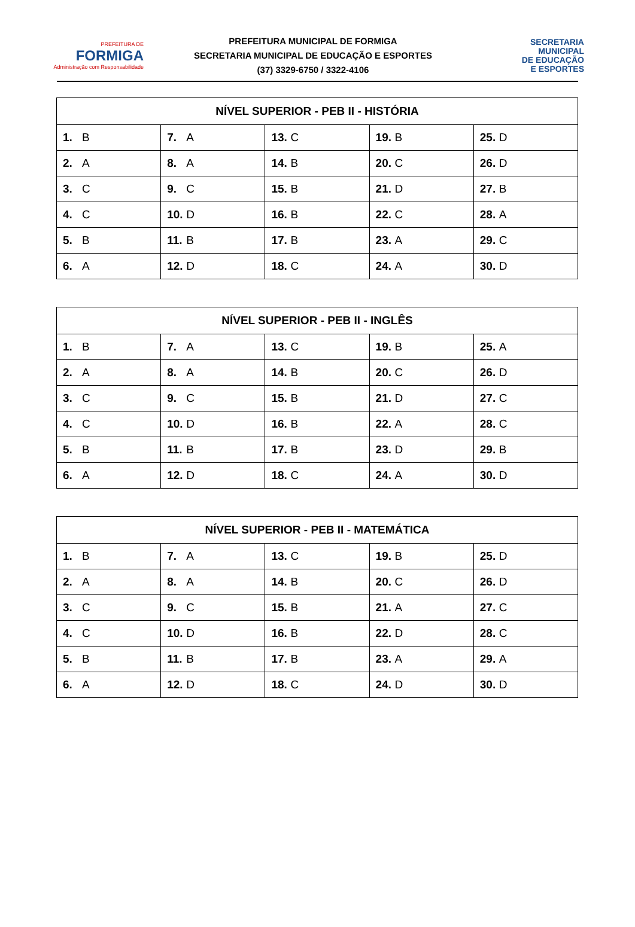PREFEITURA DE
FORMIGA
Administração com Responsabilidade
PREFEITURA MUNICIPAL DE FORMIGA
SECRETARIA MUNICIPAL DE EDUCAÇÃO E ESPORTES
(37) 3329-6750 / 3322-4106
SECRETARIA
MUNICIPAL
DE EDUCAÇÃO
E ESPORTES
| NÍVEL SUPERIOR - PEB II - HISTÓRIA | | | | |
| --- | --- | --- | --- | --- |
| 1. B | 7. A | 13. C | 19. B | 25. D |
| 2. A | 8. A | 14. B | 20. C | 26. D |
| 3. C | 9. C | 15. B | 21. D | 27. B |
| 4. C | 10. D | 16. B | 22. C | 28. A |
| 5. B | 11. B | 17. B | 23. A | 29. C |
| 6. A | 12. D | 18. C | 24. A | 30. D |
| NÍVEL SUPERIOR - PEB II - INGLÊS | | | | |
| --- | --- | --- | --- | --- |
| 1. B | 7. A | 13. C | 19. B | 25. A |
| 2. A | 8. A | 14. B | 20. C | 26. D |
| 3. C | 9. C | 15. B | 21. D | 27. C |
| 4. C | 10. D | 16. B | 22. A | 28. C |
| 5. B | 11. B | 17. B | 23. D | 29. B |
| 6. A | 12. D | 18. C | 24. A | 30. D |
| NÍVEL SUPERIOR - PEB II - MATEMÁTICA | | | | |
| --- | --- | --- | --- | --- |
| 1. B | 7. A | 13. C | 19. B | 25. D |
| 2. A | 8. A | 14. B | 20. C | 26. D |
| 3. C | 9. C | 15. B | 21. A | 27. C |
| 4. C | 10. D | 16. B | 22. D | 28. C |
| 5. B | 11. B | 17. B | 23. A | 29. A |
| 6. A | 12. D | 18. C | 24. D | 30. D |